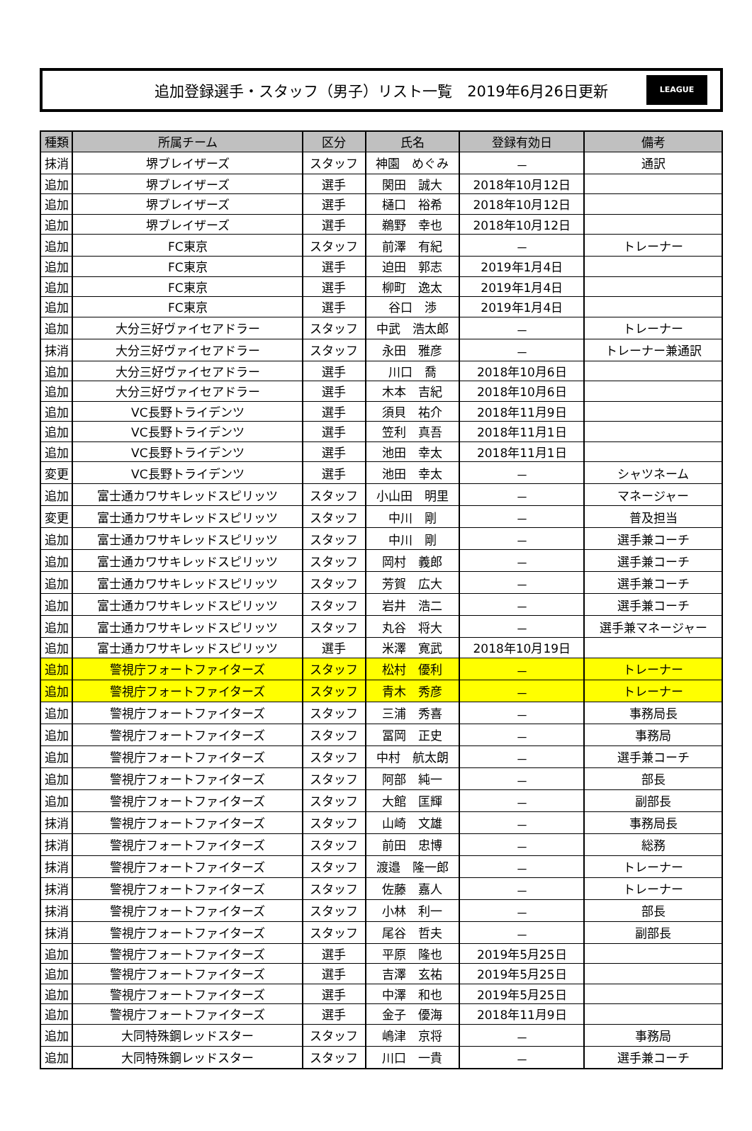追加登録選手・スタッフ（男子）リスト一覧　2019年6月26日更新
LEAGUE
| 種類 | 所属チーム | 区分 | 氏名 | 登録有効日 | 備考 |
| --- | --- | --- | --- | --- | --- |
| 抹消 | 堺ブレイザーズ | スタッフ | 神園 めぐみ | － | 通訳 |
| 追加 | 堺ブレイザーズ | 選手 | 関田 誠大 | 2018年10月12日 | |
| 追加 | 堺ブレイザーズ | 選手 | 樋口 裕希 | 2018年10月12日 | |
| 追加 | 堺ブレイザーズ | 選手 | 鵜野 幸也 | 2018年10月12日 | |
| 追加 | FC東京 | スタッフ | 前澤 有紀 | － | トレーナー |
| 追加 | FC東京 | 選手 | 迫田 郭志 | 2019年1月4日 | |
| 追加 | FC東京 | 選手 | 柳町 逸太 | 2019年1月4日 | |
| 追加 | FC東京 | 選手 | 谷口 渉 | 2019年1月4日 | |
| 追加 | 大分三好ヴァイセアドラー | スタッフ | 中武 浩太郎 | － | トレーナー |
| 抹消 | 大分三好ヴァイセアドラー | スタッフ | 永田 雅彦 | － | トレーナー兼通訳 |
| 追加 | 大分三好ヴァイセアドラー | 選手 | 川口 喬 | 2018年10月6日 | |
| 追加 | 大分三好ヴァイセアドラー | 選手 | 木本 吉紀 | 2018年10月6日 | |
| 追加 | VC長野トライデンツ | 選手 | 須貝 祐介 | 2018年11月9日 | |
| 追加 | VC長野トライデンツ | 選手 | 笠利 真吾 | 2018年11月1日 | |
| 追加 | VC長野トライデンツ | 選手 | 池田 幸太 | 2018年11月1日 | |
| 変更 | VC長野トライデンツ | 選手 | 池田 幸太 | － | シャツネーム |
| 追加 | 富士通カワサキレッドスピリッツ | スタッフ | 小山田 明里 | － | マネージャー |
| 変更 | 富士通カワサキレッドスピリッツ | スタッフ | 中川 剛 | － | 普及担当 |
| 追加 | 富士通カワサキレッドスピリッツ | スタッフ | 中川 剛 | － | 選手兼コーチ |
| 追加 | 富士通カワサキレッドスピリッツ | スタッフ | 岡村 義郎 | － | 選手兼コーチ |
| 追加 | 富士通カワサキレッドスピリッツ | スタッフ | 芳賀 広大 | － | 選手兼コーチ |
| 追加 | 富士通カワサキレッドスピリッツ | スタッフ | 岩井 浩二 | － | 選手兼コーチ |
| 追加 | 富士通カワサキレッドスピリッツ | スタッフ | 丸谷 将大 | － | 選手兼マネージャー |
| 追加 | 富士通カワサキレッドスピリッツ | 選手 | 米澤 寛武 | 2018年10月19日 | |
| 追加 | 警視庁フォートファイターズ | スタッフ | 松村 優利 | － | トレーナー |
| 追加 | 警視庁フォートファイターズ | スタッフ | 青木 秀彦 | － | トレーナー |
| 追加 | 警視庁フォートファイターズ | スタッフ | 三浦 秀喜 | － | 事務局長 |
| 追加 | 警視庁フォートファイターズ | スタッフ | 冨岡 正史 | － | 事務局 |
| 追加 | 警視庁フォートファイターズ | スタッフ | 中村 航太朗 | － | 選手兼コーチ |
| 追加 | 警視庁フォートファイターズ | スタッフ | 阿部 純一 | － | 部長 |
| 追加 | 警視庁フォートファイターズ | スタッフ | 大館 匡輝 | － | 副部長 |
| 抹消 | 警視庁フォートファイターズ | スタッフ | 山崎 文雄 | － | 事務局長 |
| 抹消 | 警視庁フォートファイターズ | スタッフ | 前田 忠博 | － | 総務 |
| 抹消 | 警視庁フォートファイターズ | スタッフ | 渡邉 隆一郎 | － | トレーナー |
| 抹消 | 警視庁フォートファイターズ | スタッフ | 佐藤 嘉人 | － | トレーナー |
| 抹消 | 警視庁フォートファイターズ | スタッフ | 小林 利一 | － | 部長 |
| 抹消 | 警視庁フォートファイターズ | スタッフ | 尾谷 哲夫 | － | 副部長 |
| 追加 | 警視庁フォートファイターズ | 選手 | 平原 隆也 | 2019年5月25日 | |
| 追加 | 警視庁フォートファイターズ | 選手 | 吉澤 玄祐 | 2019年5月25日 | |
| 追加 | 警視庁フォートファイターズ | 選手 | 中澤 和也 | 2019年5月25日 | |
| 追加 | 警視庁フォートファイターズ | 選手 | 金子 優海 | 2018年11月9日 | |
| 追加 | 大同特殊鋼レッドスター | スタッフ | 嶋津 京将 | － | 事務局 |
| 追加 | 大同特殊鋼レッドスター | スタッフ | 川口 一貴 | － | 選手兼コーチ |